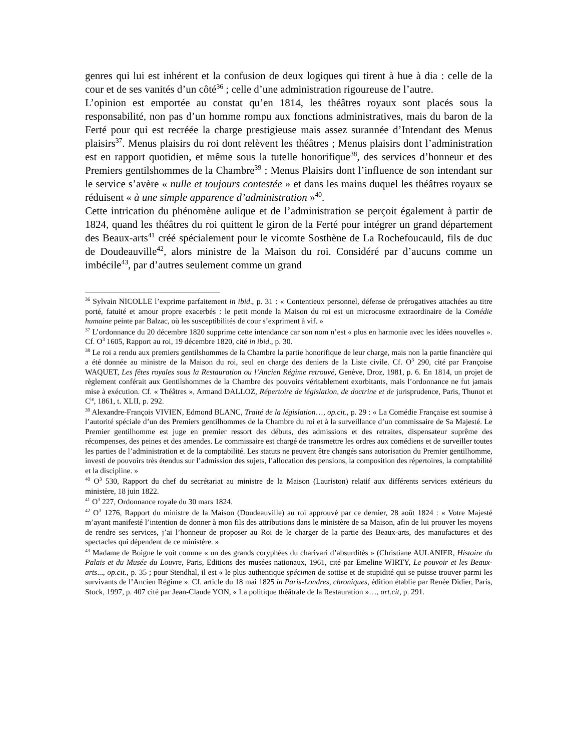genres qui lui est inhérent et la confusion de deux logiques qui tirent à hue à dia : celle de la cour et de ses vanités d’un côté<sup>36</sup> ; celle d’une administration rigoureuse de l’autre.
L’opinion est emportée au constat qu’en 1814, les théâtres royaux sont placés sous la responsabilité, non pas d’un homme rompu aux fonctions administratives, mais du baron de la Ferté pour qui est recréée la charge prestigieuse mais assez surannée d’Intendant des Menus plaisirs<sup>37</sup>. Menus plaisirs du roi dont relèvent les théâtres ; Menus plaisirs dont l’administration est en rapport quotidien, et même sous la tutelle honorifique<sup>38</sup>, des services d’honneur et des Premiers gentilshommes de la Chambre<sup>39</sup> ; Menus Plaisirs dont l’influence de son intendant sur le service s’avère « nulle et toujours contestée » et dans les mains duquel les théâtres royaux se réduisent « à une simple apparence d’administration »<sup>40</sup>.
Cette intrication du phénomène aulique et de l’administration se perçoit également à partir de 1824, quand les théâtres du roi quittent le giron de la Ferté pour intégrer un grand département des Beaux-arts<sup>41</sup> créé spécialement pour le vicomte Sosthène de La Rochefoucauld, fils de duc de Doudeauville<sup>42</sup>, alors ministre de la Maison du roi. Considéré par d’aucuns comme un imbécile<sup>43</sup>, par d’autres seulement comme un grand
<sup>36</sup> Sylvain NICOLLE l’exprime parfaitement in ibid., p. 31 : « Contentieux personnel, défense de prérogatives attachées au titre porté, fatuité et amour propre exacerbés : le petit monde la Maison du roi est un microcosme extraordinaire de la Comédie humaine peinte par Balzac, où les susceptibilités de cour s’expriment à vif. »
<sup>37</sup> L’ordonnance du 20 décembre 1820 supprime cette intendance car son nom n’est « plus en harmonie avec les idées nouvelles ». Cf. O<sup>3</sup> 1605, Rapport au roi, 19 décembre 1820, cité in ibid., p. 30.
<sup>38</sup> Le roi a rendu aux premiers gentilshommes de la Chambre la partie honorifique de leur charge, mais non la partie financière qui a été donnée au ministre de la Maison du roi, seul en charge des deniers de la Liste civile. Cf. O<sup>3</sup> 290, cité par Françoise WAQUET, Les fêtes royales sous la Restauration ou l’Ancien Régime retrouvé, Genève, Droz, 1981, p. 6. En 1814, un projet de règlement conférait aux Gentilshommes de la Chambre des pouvoirs véritablement exorbitants, mais l’ordonnance ne fut jamais mise à exécution. Cf. « Théâtres », Armand DALLOZ, Répertoire de législation, de doctrine et de jurisprudence, Paris, Thunot et C<sup>ie</sup>, 1861, t. XLII, p. 292.
<sup>39</sup> Alexandre-François VIVIEN, Edmond BLANC, Traité de la législation…, op.cit., p. 29 : « La Comédie Française est soumise à l’autorité spéciale d’un des Premiers gentilhommes de la Chambre du roi et à la surveillance d’un commissaire de Sa Majesté. Le Premier gentilhomme est juge en premier ressort des débuts, des admissions et des retraites, dispensateur suprême des récompenses, des peines et des amendes. Le commissaire est chargé de transmettre les ordres aux comédiens et de surveiller toutes les parties de l’administration et de la comptabilité. Les statuts ne peuvent être changés sans autorisation du Premier gentilhomme, investi de pouvoirs très étendus sur l’admission des sujets, l’allocation des pensions, la composition des répertoires, la comptabilité et la discipline. »
<sup>40</sup> O<sup>3</sup> 530, Rapport du chef du secrétariat au ministre de la Maison (Lauriston) relatif aux différents services extérieurs du ministère, 18 juin 1822.
<sup>41</sup> O<sup>3</sup> 227, Ordonnance royale du 30 mars 1824.
<sup>42</sup> O<sup>3</sup> 1276, Rapport du ministre de la Maison (Doudeauville) au roi approuvé par ce dernier, 28 août 1824 : « Votre Majesté m’ayant manifesté l’intention de donner à mon fils des attributions dans le ministère de sa Maison, afin de lui prouver les moyens de rendre ses services, j’ai l’honneur de proposer au Roi de le charger de la partie des Beaux-arts, des manufactures et des spectacles qui dépendent de ce ministère. »
<sup>43</sup> Madame de Boigne le voit comme « un des grands coryphées du charivari d’absurdités » (Christiane AULANIER, Histoire du Palais et du Musée du Louvre, Paris, Editions des musées nationaux, 1961, cité par Emeline WIRTY, Le pouvoir et les Beaux-arts..., op.cit., p. 35 ; pour Stendhal, il est « le plus authentique spécimen de sottise et de stupidité qui se puisse trouver parmi les survivants de l’Ancien Régime ». Cf. article du 18 mai 1825 in Paris-Londres, chroniques, édition établie par Renée Didier, Paris, Stock, 1997, p. 407 cité par Jean-Claude YON, « La politique théâtrale de la Restauration »…, art.cit, p. 291.